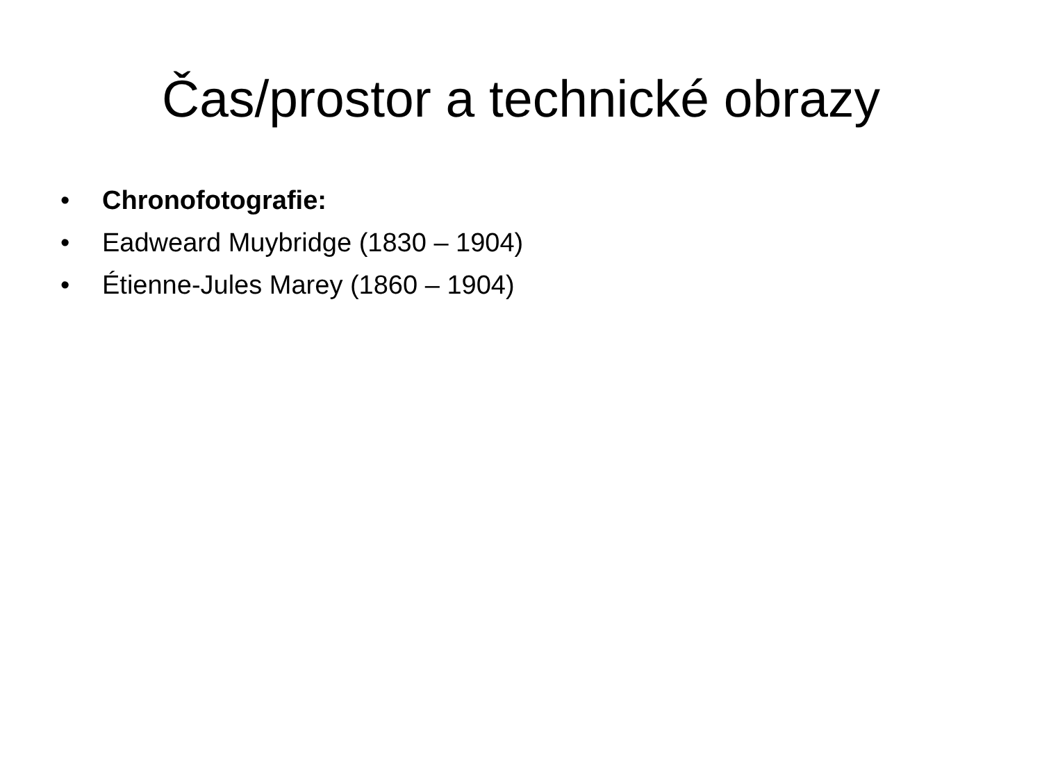Čas/prostor a technické obrazy
• Chronofotografie:
• Eadweard Muybridge (1830 – 1904)
• Étienne-Jules Marey (1860 – 1904)